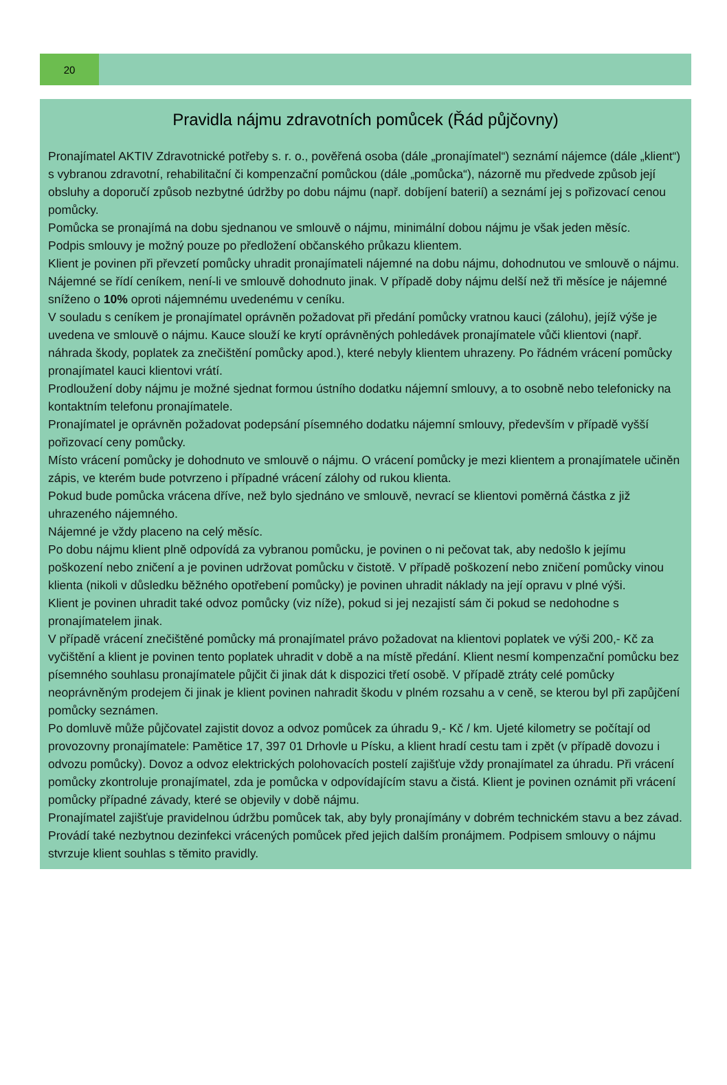20
Pravidla nájmu zdravotních pomůcek (Řád půjčovny)
Pronajímatel AKTIV Zdravotnické potřeby s. r. o., pověřená osoba (dále „pronajímatel“) seznámí nájemce (dále „klient“) s vybranou zdravotní, rehabilitační či kompenzační pomůckou (dále „pomůcka“), názorně mu předvede způsob její obsluhy a doporučí způsob nezbytné údržby po dobu nájmu (např. dobíjení baterií) a seznámí jej s pořizovací cenou pomůcky.
Pomůcka se pronajímá na dobu sjednanou ve smlouvě o nájmu, minimální dobou nájmu je však jeden měsíc.
Podpis smlouvy je možný pouze po předložení občanského průkazu klientem.
Klient je povinen při převzetí pomůcky uhradit pronajímateli nájemné na dobu nájmu, dohodnutou ve smlouvě o nájmu.
Nájemné se řídí ceníkem, není-li ve smlouvě dohodnuto jinak. V případě doby nájmu delší než tři měsíce je nájemné sníženo o 10% oproti nájemnému uvedenému v ceníku.
V souladu s ceníkem je pronajímatel oprávněn požadovat při předání pomůcky vratnou kauci (zálohu), jejíž výše je uvedena ve smlouvě o nájmu. Kauce slouží ke krytí oprávněných pohledávek pronajímatele vůči klientovi (např. náhrada škody, poplatek za znečištění pomůcky apod.), které nebyly klientem uhrazeny. Po řádném vrácení pomůcky pronajímatel kauci klientovi vrátí.
Prodloužení doby nájmu je možné sjednat formou ústního dodatku nájemní smlouvy, a to osobně nebo telefonicky na kontaktním telefonu pronajímatele.
Pronajímatel je oprávněn požadovat podepsání písemného dodatku nájemní smlouvy, především v případě vyšší pořizovací ceny pomůcky.
Místo vrácení pomůcky je dohodnuto ve smlouvě o nájmu. O vrácení pomůcky je mezi klientem a pronajímatele učiněn zápis, ve kterém bude potvrzeno i případné vrácení zálohy od rukou klienta.
Pokud bude pomůcka vrácena dříve, než bylo sjednáno ve smlouvě, nevrací se klientovi poměrná částka z již uhrazeného nájemného.
Nájemné je vždy placeno na celý měsíc.
Po dobu nájmu klient plně odpovídá za vybranou pomůcku, je povinen o ni pečovat tak, aby nedošlo k jejímu poškození nebo zničení a je povinen udržovat pomůcku v čistotě. V případě poškození nebo zničení pomůcky vinou klienta (nikoli v důsledku běžného opotřebení pomůcky) je povinen uhradit náklady na její opravu v plné výši.
Klient je povinen uhradit také odvoz pomůcky (viz níže), pokud si jej nezajistí sám či pokud se nedohodne s pronajímatelem jinak.
V případě vrácení znečištěné pomůcky má pronajímatel právo požadovat na klientovi poplatek ve výši 200,- Kč za vyčištění a klient je povinen tento poplatek uhradit v době a na místě předání. Klient nesmí kompenzační pomůcku bez písemného souhlasu pronajímatele půjčit či jinak dát k dispozici třetí osobě. V případě ztráty celé pomůcky neoprávněným prodejem či jinak je klient povinen nahradit škodu v plném rozsahu a v ceně, se kterou byl při zapůjčení pomůcky seznámen.
Po domluvě může půjčovatel zajistit dovoz a odvoz pomůcek za úhradu 9,- Kč / km. Ujeté kilometry se počítají od provozovny pronajímatele: Pamětice 17, 397 01 Drhovle u Písku, a klient hradí cestu tam i zpět (v případě dovozu i odvozu pomůcky). Dovoz a odvoz elektrických polohovacích postelí zajišťuje vždy pronajímatel za úhradu. Při vrácení pomůcky zkontroluje pronajímatel, zda je pomůcka v odpovídajícím stavu a čistá. Klient je povinen oznámit při vrácení pomůcky případné závady, které se objevily v době nájmu.
Pronajímatel zajišťuje pravidelnou údržbu pomůcek tak, aby byly pronajímány v dobrém technickém stavu a bez závad. Provádí také nezbytnou dezinfekci vrácených pomůcek před jejich dalším pronájmem. Podpisem smlouvy o nájmu stvrzuje klient souhlas s těmito pravidly.